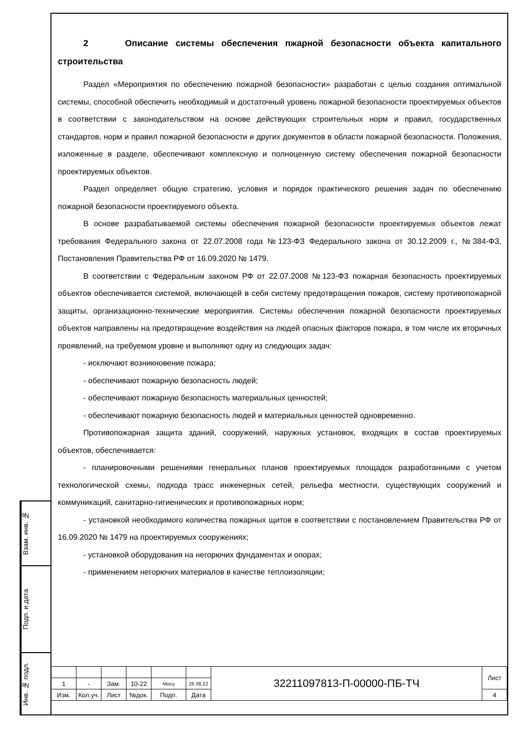Взам. инв. №
Подп. и дата
Инв. № подл.
2 Описание системы обеспечения пжарной безопасности объекта капитального строительства
Раздел «Мероприятия по обеспечению пожарной безопасности» разработан с целью создания оптимальной системы, способной обеспечить необходимый и достаточный уровень пожарной безопасности проектируемых объектов в соответствии с законодательством на основе действующих строительных норм и правил, государственных стандартов, норм и правил пожарной безопасности и других документов в области пожарной безопасности. Положения, изложенные в разделе, обеспечивают комплексную и полноценную систему обеспечения пожарной безопасности проектируемых объектов.
Раздел определяет общую стратегию, условия и порядок практического решения задач по обеспечению пожарной безопасности проектируемого объекта.
В основе разрабатываемой системы обеспечения пожарной безопасности проектируемых объектов лежат требования Федерального закона от 22.07.2008 года №123-ФЗ Федерального закона от 30.12.2009 г., №384-ФЗ, Постановления Правительства РФ от 16.09.2020 № 1479.
В соответствии с Федеральным законом РФ от 22.07.2008 №123-ФЗ пожарная безопасность проектируемых объектов обеспечивается системой, включающей в себя систему предотвращения пожаров, систему противопожарной защиты, организационно-технические мероприятия. Системы обеспечения пожарной безопасности проектируемых объектов направлены на предотвращение воздействия на людей опасных факторов пожара, в том числе их вторичных проявлений, на требуемом уровне и выполняют одну из следующих задач:
- исключают возникновение пожара;
- обеспечивают пожарную безопасность людей;
- обеспечивают пожарную безопасность материальных ценностей;
- обеспечивают пожарную безопасность людей и материальных ценностей одновременно.
Противопожарная защита зданий, сооружений, наружных установок, входящих в состав проектируемых объектов, обеспечивается:
- планировочными решениями генеральных планов проектируемых площадок разработанными с учетом технологической схемы, подхода трасс инженерных сетей, рельефа местности, существующих сооружений и коммуникаций, санитарно-гигиенических и противопожарных норм;
- установкой необходимого количества пожарных щитов в соответствии с постановлением Правительства РФ от 16.09.2020 № 1479 на проектируемых сооружениях;
- установкой оборудования на негорючих фундаментах и опорах;
- применением негорючих материалов в качестве теплоизоляции;
| | | | | | | 32211097813-П-00000-ПБ-ТЧ | Лист |
| 1 | - | Зам. | 10-22 | Мосц | 26.08.22 | | |
| Изм. | Кол.уч. | Лист | №док. | Подп. | Дата | | 4 |